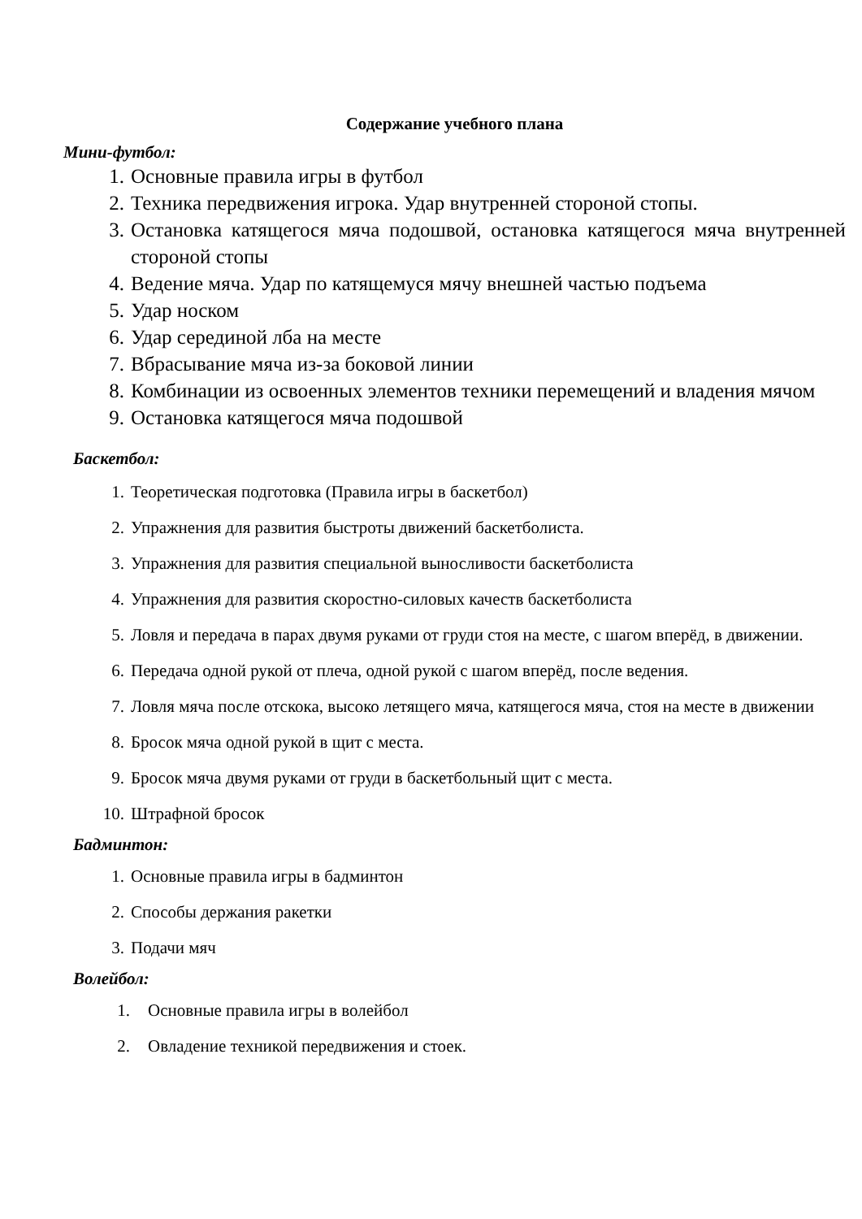Содержание учебного плана
Мини-футбол:
1. Основные правила игры в футбол
2. Техника передвижения игрока. Удар внутренней стороной стопы.
3. Остановка катящегося мяча подошвой, остановка катящегося мяча внутренней стороной стопы
4. Ведение мяча. Удар по катящемуся мячу внешней частью подъема
5. Удар носком
6. Удар серединой лба на месте
7. Вбрасывание мяча из-за боковой линии
8. Комбинации из освоенных элементов техники перемещений и владения мячом
9. Остановка катящегося мяча подошвой
Баскетбол:
1. Теоретическая подготовка (Правила игры в баскетбол)
2. Упражнения для развития быстроты движений баскетболиста.
3. Упражнения для развития специальной выносливости баскетболиста
4. Упражнения для развития скоростно-силовых качеств баскетболиста
5. Ловля и передача в парах двумя руками от груди стоя на месте, с шагом вперёд, в движении.
6. Передача одной рукой от плеча, одной рукой с шагом вперёд, после ведения.
7. Ловля мяча после отскока, высоко летящего мяча, катящегося мяча, стоя на месте в движении
8. Бросок мяча одной рукой в щит с места.
9. Бросок мяча двумя руками от груди в баскетбольный щит с места.
10. Штрафной бросок
Бадминтон:
1. Основные правила игры в бадминтон
2. Способы держания ракетки
3. Подачи мяч
Волейбол:
1. Основные правила игры в волейбол
2. Овладение техникой передвижения и стоек.